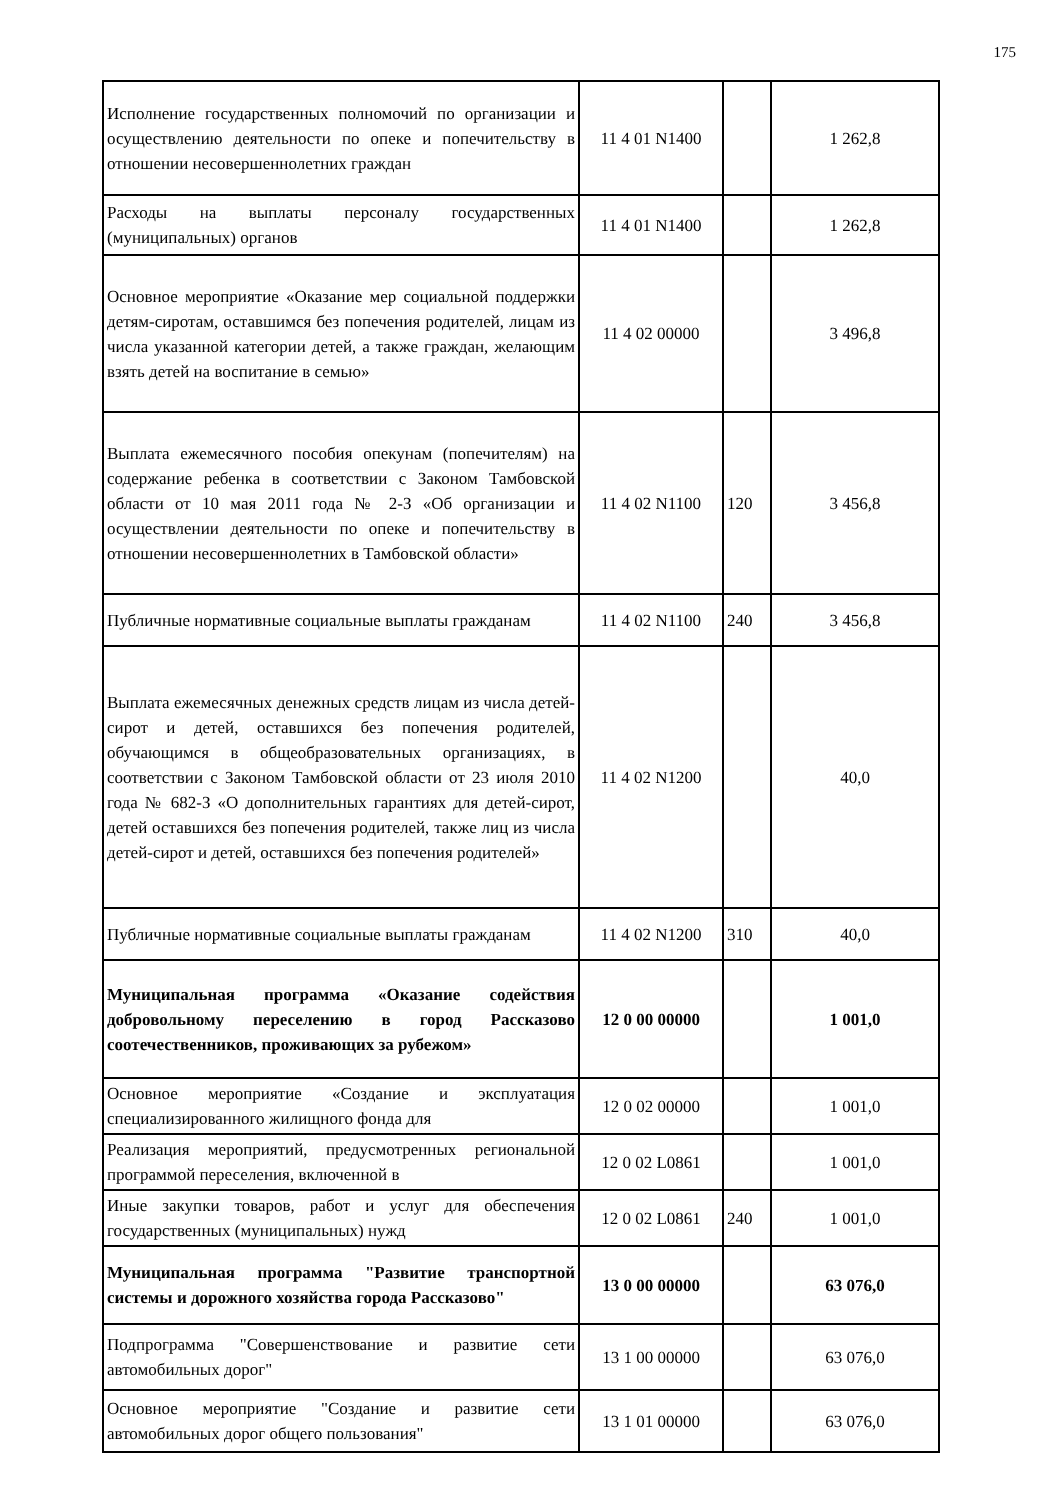175
| Исполнение государственных полномочий по организации и осуществлению деятельности по опеке и попечительству в отношении несовершеннолетних граждан | 11 4 01 N1400 | | 1 262,8 |
| Расходы на выплаты персоналу государственных (муниципальных) органов | 11 4 01 N1400 | | 1 262,8 |
| Основное мероприятие «Оказание мер социальной поддержки детям-сиротам, оставшимся без попечения родителей, лицам из числа указанной категории детей, а также граждан, желающим взять детей на воспитание в семью» | 11 4 02 00000 | | 3 496,8 |
| Выплата ежемесячного пособия опекунам (попечителям) на содержание ребенка в соответствии с Законом Тамбовской области от 10 мая 2011 года № 2-З «Об организации и осуществлении деятельности по опеке и попечительству в отношении несовершеннолетних в Тамбовской области» | 11 4 02 N1100 | 120 | 3 456,8 |
| Публичные нормативные социальные выплаты гражданам | 11 4 02 N1100 | 240 | 3 456,8 |
| Выплата ежемесячных денежных средств лицам из числа детей-сирот и детей, оставшихся без попечения родителей, обучающимся в общеобразовательных организациях, в соответствии с Законом Тамбовской области от 23 июля 2010 года № 682-З «О дополнительных гарантиях для детей-сирот, детей оставшихся без попечения родителей, также лиц из числа детей-сирот и детей, оставшихся без попечения родителей» | 11 4 02 N1200 | | 40,0 |
| Публичные нормативные социальные выплаты гражданам | 11 4 02 N1200 | 310 | 40,0 |
| Муниципальная программа «Оказание содействия добровольному переселению в город Рассказово соотечественников, проживающих за рубежом» | 12 0 00 00000 | | 1 001,0 |
| Основное мероприятие «Создание и эксплуатация специализированного жилищного фонда для | 12 0 02 00000 | | 1 001,0 |
| Реализация мероприятий, предусмотренных региональной программой переселения, включенной в | 12 0 02 L0861 | | 1 001,0 |
| Иные закупки товаров, работ и услуг для обеспечения государственных (муниципальных) нужд | 12 0 02 L0861 | 240 | 1 001,0 |
| Муниципальная программа "Развитие транспортной системы и дорожного хозяйства города Рассказово" | 13 0 00 00000 | | 63 076,0 |
| Подпрограмма "Совершенствование и развитие сети автомобильных дорог" | 13 1 00 00000 | | 63 076,0 |
| Основное мероприятие "Создание и развитие сети автомобильных дорог общего пользования" | 13 1 01 00000 | | 63 076,0 |